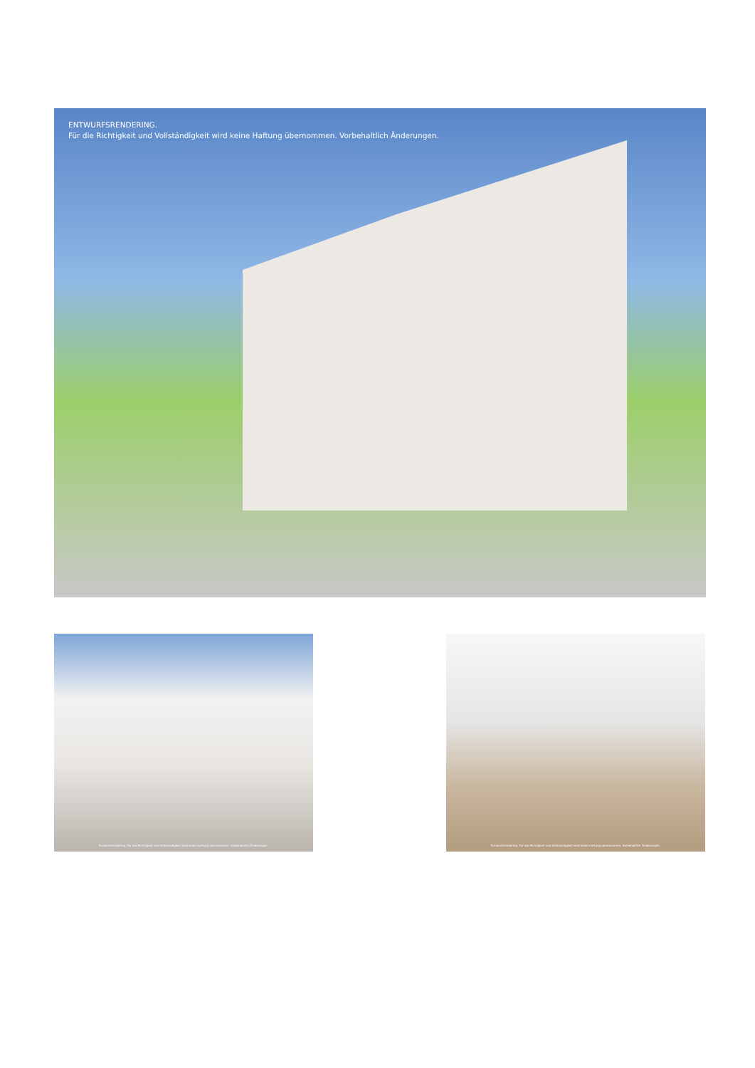ENTWURFSRENDERING.
Für die Richtigkeit und Vollständigkeit wird keine Haftung übernommen. Vorbehaltlich Änderungen.
Entwurfsrendering. Für die Richtigkeit und Vollständigkeit wird keine Haftung übernommen. Vorbehaltlich Änderungen.
Entwurfsrendering. Für die Richtigkeit und Vollständigkeit wird keine Haftung übernommen. Vorbehaltlich Änderungen.